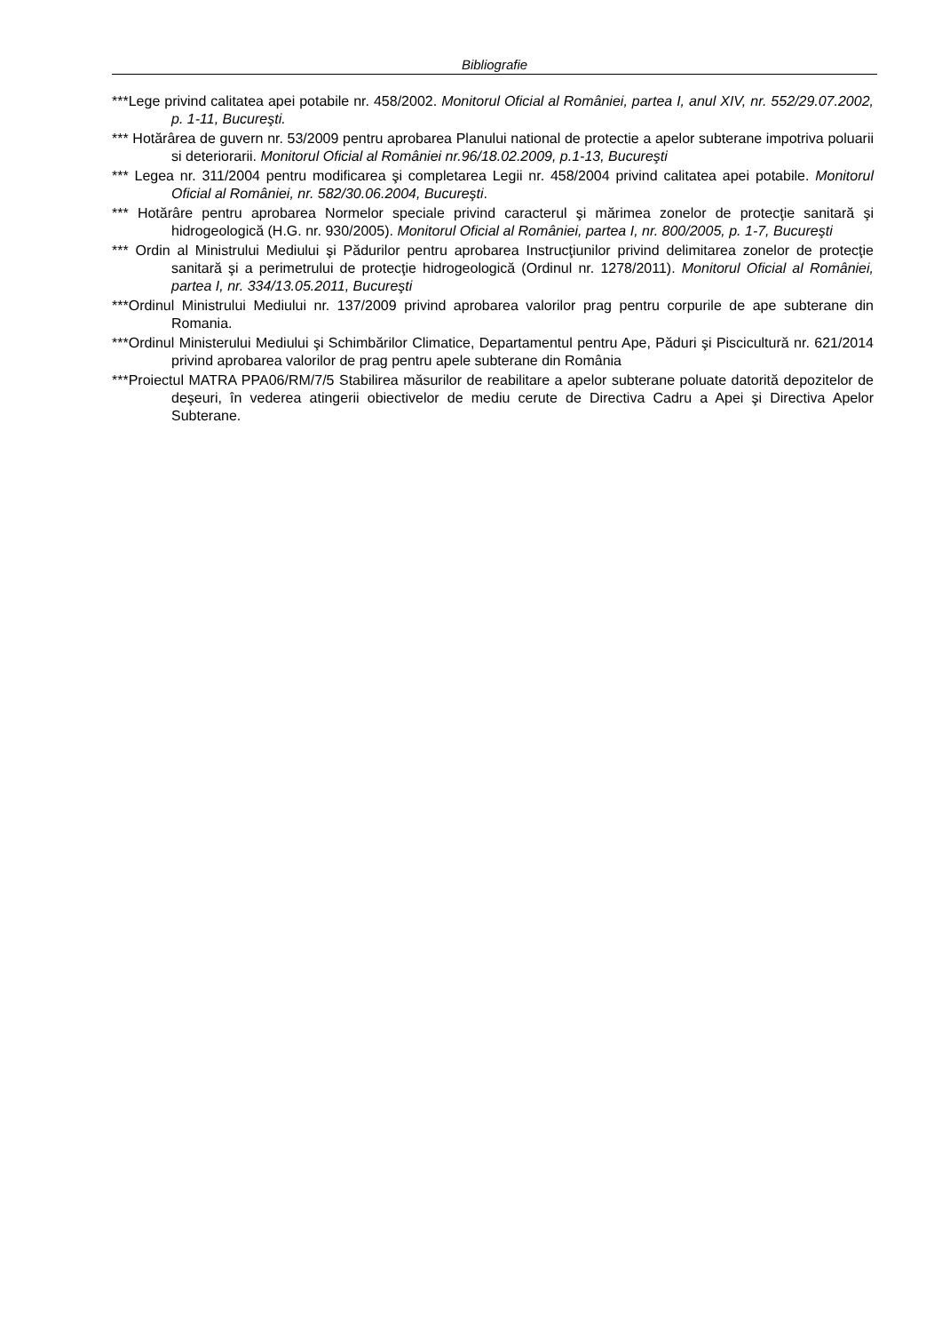Bibliografie
***Lege privind calitatea apei potabile nr. 458/2002. Monitorul Oficial al României, partea I, anul XIV, nr. 552/29.07.2002, p. 1-11, Bucureşti.
*** Hotărârea de guvern nr. 53/2009 pentru aprobarea Planului national de protectie a apelor subterane impotriva poluarii si deteriorarii. Monitorul Oficial al României nr.96/18.02.2009, p.1-13, Bucureşti
*** Legea nr. 311/2004 pentru modificarea şi completarea Legii nr. 458/2004 privind calitatea apei potabile. Monitorul Oficial al României, nr. 582/30.06.2004, Bucureşti.
*** Hotărâre pentru aprobarea Normelor speciale privind caracterul şi mărimea zonelor de protecţie sanitară şi hidrogeologică (H.G. nr. 930/2005). Monitorul Oficial al României, partea I, nr. 800/2005, p. 1-7, Bucureşti
*** Ordin al Ministrului Mediului şi Pădurilor pentru aprobarea Instrucţiunilor privind delimitarea zonelor de protecţie sanitară şi a perimetrului de protecţie hidrogeologică (Ordinul nr. 1278/2011). Monitorul Oficial al României, partea I, nr. 334/13.05.2011, Bucureşti
***Ordinul Ministrului Mediului nr. 137/2009 privind aprobarea valorilor prag pentru corpurile de ape subterane din Romania.
***Ordinul Ministerului Mediului şi Schimbărilor Climatice, Departamentul pentru Ape, Păduri şi Piscicultură nr. 621/2014 privind aprobarea valorilor de prag pentru apele subterane din România
***Proiectul MATRA PPA06/RM/7/5 Stabilirea măsurilor de reabilitare a apelor subterane poluate datorită depozitelor de deşeuri, în vederea atingerii obiectivelor de mediu cerute de Directiva Cadru a Apei şi Directiva Apelor Subterane.